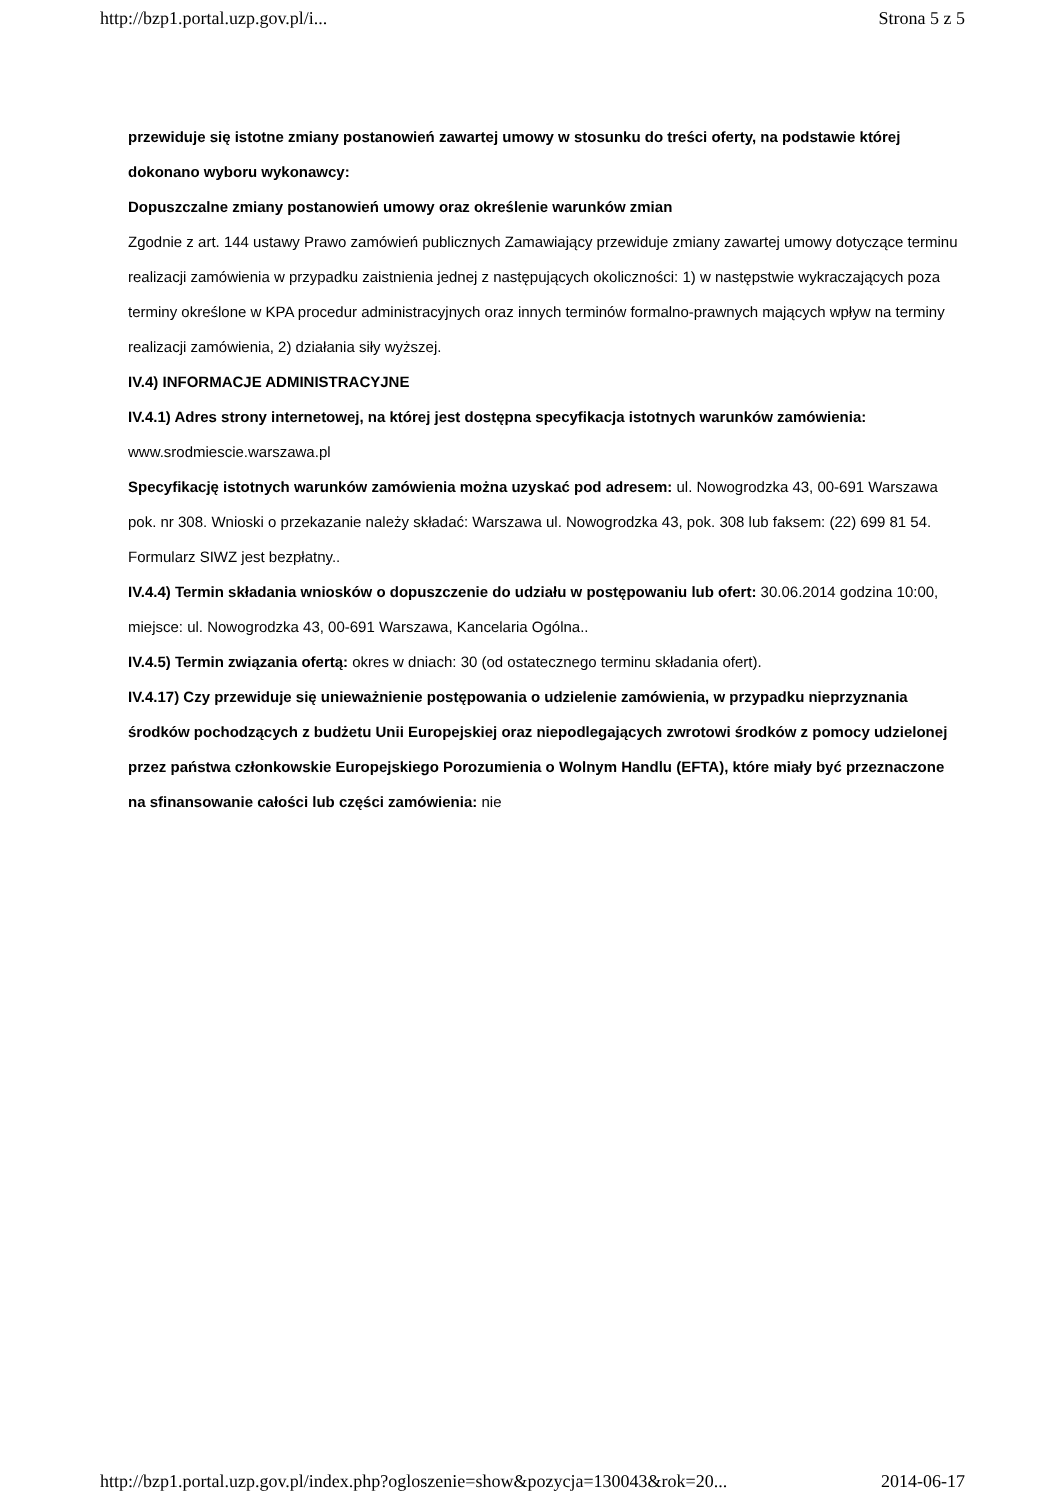http://bzp1.portal.uzp.gov.pl/i... Strona 5 z 5
przewiduje się istotne zmiany postanowień zawartej umowy w stosunku do treści oferty, na podstawie której dokonano wyboru wykonawcy:
Dopuszczalne zmiany postanowień umowy oraz określenie warunków zmian
Zgodnie z art. 144 ustawy Prawo zamówień publicznych Zamawiający przewiduje zmiany zawartej umowy dotyczące terminu realizacji zamówienia w przypadku zaistnienia jednej z następujących okoliczności: 1) w następstwie wykraczających poza terminy określone w KPA procedur administracyjnych oraz innych terminów formalno-prawnych mających wpływ na terminy realizacji zamówienia, 2) działania siły wyższej.
IV.4) INFORMACJE ADMINISTRACYJNE
IV.4.1) Adres strony internetowej, na której jest dostępna specyfikacja istotnych warunków zamówienia: www.srodmiescie.warszawa.pl
Specyfikację istotnych warunków zamówienia można uzyskać pod adresem: ul. Nowogrodzka 43, 00-691 Warszawa pok. nr 308. Wnioski o przekazanie należy składać: Warszawa ul. Nowogrodzka 43, pok. 308 lub faksem: (22) 699 81 54. Formularz SIWZ jest bezpłatny..
IV.4.4) Termin składania wniosków o dopuszczenie do udziału w postępowaniu lub ofert: 30.06.2014 godzina 10:00, miejsce: ul. Nowogrodzka 43, 00-691 Warszawa, Kancelaria Ogólna..
IV.4.5) Termin związania ofertą: okres w dniach: 30 (od ostatecznego terminu składania ofert).
IV.4.17) Czy przewiduje się unieważnienie postępowania o udzielenie zamówienia, w przypadku nieprzyznania środków pochodzących z budżetu Unii Europejskiej oraz niepodlegających zwrotowi środków z pomocy udzielonej przez państwa członkowskie Europejskiego Porozumienia o Wolnym Handlu (EFTA), które miały być przeznaczone na sfinansowanie całości lub części zamówienia: nie
http://bzp1.portal.uzp.gov.pl/index.php?ogloszenie=show&pozycja=130043&rok=20... 2014-06-17